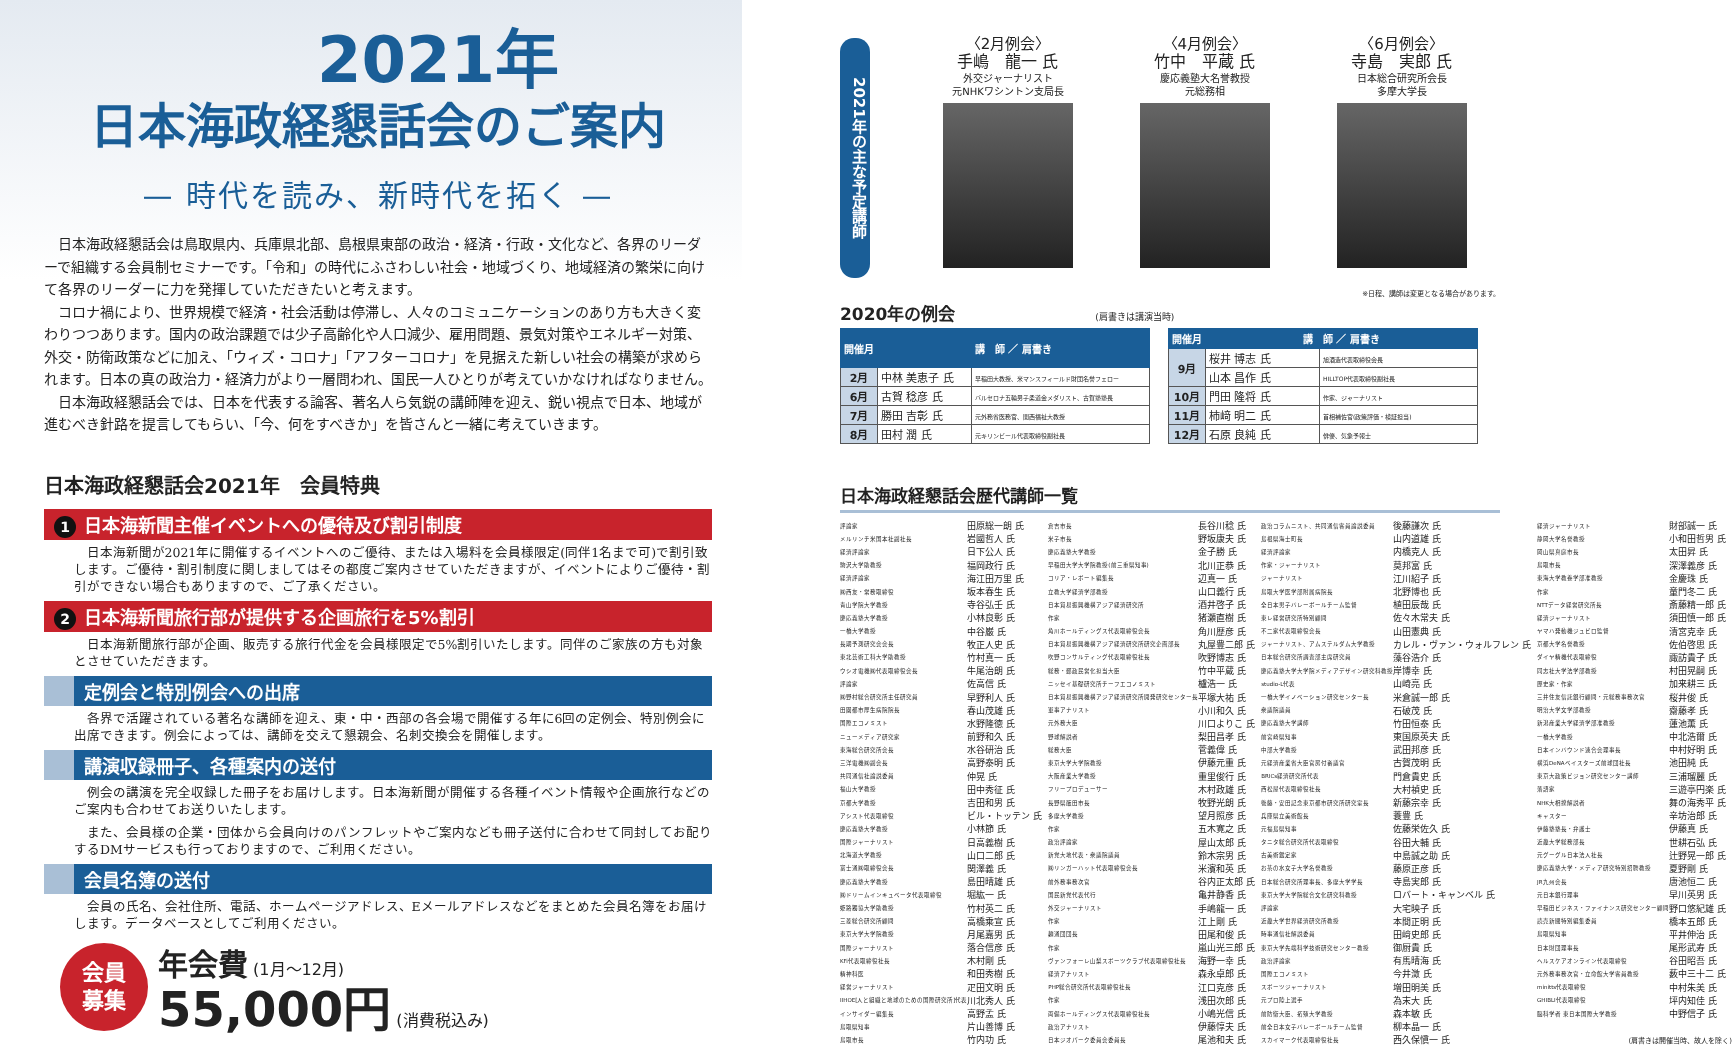2021年
日本海政経懇話会のご案内
— 時代を読み、新時代を拓く —
日本海政経懇話会は鳥取県内、兵庫県北部、島根県東部の政治・経済・行政・文化など、各界のリーダーで組織する会員制セミナーです。「令和」の時代にふさわしい社会・地域づくり、地域経済の繁栄に向けて各界のリーダーに力を発揮していただきたいと考えます。
コロナ禍により、世界規模で経済・社会活動は停滞し、人々のコミュニケーションのあり方も大きく変わりつつあります。国内の政治課題では少子高齢化や人口減少、雇用問題、景気対策やエネルギー対策、外交・防衛政策などに加え、「ウィズ・コロナ」「アフターコロナ」を見据えた新しい社会の構築が求められます。日本の真の政治力・経済力がより一層問われ、国民一人ひとりが考えていかなければなりません。
日本海政経懇話会では、日本を代表する論客、著名人ら気鋭の講師陣を迎え、鋭い視点で日本、地域が進むべき針路を提言してもらい、「今、何をすべきか」を皆さんと一緒に考えていきます。
日本海政経懇話会2021年　会員特典
1 日本海新聞主催イベントへの優待及び割引制度
日本海新聞が2021年に開催するイベントへのご優待、または入場料を会員様限定(同伴1名まで可)で割引致します。ご優待・割引制度に関しましてはその都度ご案内させていただきますが、イベントによりご優待・割引ができない場合もありますので、ご了承ください。
2 日本海新聞旅行部が提供する企画旅行を5%割引
日本海新聞旅行部が企画、販売する旅行代金を会員様限定で5%割引いたします。同伴のご家族の方も対象とさせていただきます。
定例会と特別例会への出席
各界で活躍されている著名な講師を迎え、東・中・西部の各会場で開催する年に6回の定例会、特別例会に出席できます。例会によっては、講師を交えて懇親会、名刺交換会を開催します。
講演収録冊子、各種案内の送付
例会の講演を完全収録した冊子をお届けします。日本海新聞が開催する各種イベント情報や企画旅行などのご案内も合わせてお送りいたします。
また、会員様の企業・団体から会員向けのパンフレットやご案内なども冊子送付に合わせて同封してお配りするDMサービスも行っておりますので、ご利用ください。
会員名簿の送付
会員の氏名、会社住所、電話、ホームページアドレス、Eメールアドレスなどをまとめた会員名簿をお届けします。データベースとしてご利用ください。
会員
募集
年会費 (1月～12月)
55,000円 (消費税込み)
2021年の主な予定講師
〈2月例会〉
手嶋　龍一 氏
外交ジャーナリスト
元NHKワシントン支局長
〈4月例会〉
竹中　平蔵 氏
慶応義塾大名誉教授
元総務相
〈6月例会〉
寺島　実郎 氏
日本総合研究所会長
多摩大学長
※日程、講師は変更となる場合があります。
2020年の例会 (肩書きは講演当時)
| 開催月 | 講 師 ／ 肩書き | |
| --- | --- | --- |
| 2月 | 中林 美恵子 氏 | 早稲田大教授、米マンスフィールド財団名誉フェロー |
| 6月 | 古賀 稔彦 氏 | バルセロナ五輪男子柔道金メダリスト、古賀塾塾長 |
| 7月 | 勝田 吉彰 氏 | 元外務省医務官、関西福祉大教授 |
| 8月 | 田村 潤 氏 | 元キリンビール代表取締役副社長 |
| 開催月 | 講 師 ／ 肩書き | |
| --- | --- | --- |
| 9月 | 桜井 博志 氏 | 旭酒造代表取締役会長 |
| | 山本 昌作 氏 | HILLTOP代表取締役副社長 |
| 10月 | 門田 隆将 氏 | 作家、ジャーナリスト |
| 11月 | 柿﨑 明二 氏 | 首相補佐官(政策評価・検証担当) |
| 12月 | 石原 良純 氏 | 俳優、気象予報士 |
日本海政経懇話会歴代講師一覧
| 評論家 | 田原総一朗 氏 | 倉吉市長 | 長谷川稔 氏 | 政治コラムニスト、共同通信客員論説委員 | 後藤謙次 氏 | 経済ジャーナリスト | 財部誠一 氏 |
| メルリンチ米国本社副社長 | 岩國哲人 氏 | 米子市長 | 野坂康夫 氏 | 島根県海士町長 | 山内道雄 氏 | 静岡大学名誉教授 | 小和田哲男 氏 |
| 経済評論家 | 日下公人 氏 | 慶応義塾大学教授 | 金子勝 氏 | 経済評論家 | 内橋克人 氏 | 岡山県真庭市長 | 太田昇 氏 |
| 駒沢大学助教授 | 福岡政行 氏 | 早稲田大学大学院教授(前三重県知事) | 北川正恭 氏 | 作家・ジャーナリスト | 莫邦富 氏 | 鳥取市長 | 深澤義彦 氏 |
| 経済評論家 | 海江田万里 氏 | コリア・レポート編集長 | 辺真一 氏 | ジャーナリスト | 江川紹子 氏 | 東海大学教養学部准教授 | 金慶珠 氏 |
| ㈱西友・常務取締役 | 坂本春生 氏 | 立教大学経済学部教授 | 山口義行 氏 | 鳥取大学医学部附属病院長 | 北野博也 氏 | 作家 | 童門冬二 氏 |
| 青山学院大学教授 | 寺谷弘壬 氏 | 日本貿易振興機構アジア経済研究所 | 酒井啓子 氏 | 全日本男子バレーボールチーム監督 | 植田辰哉 氏 | NTTデータ経営研究所長 | 斎藤精一郎 氏 |
| 慶応義塾大学教授 | 小林良彰 氏 | 作家 | 猪瀬直樹 氏 | 東レ経営研究所特別顧問 | 佐々木常夫 氏 | 経済ジャーナリスト | 須田慎一郎 氏 |
| 一橋大学教授 | 中谷巌 氏 | 角川ホールディングス代表取締役会長 | 角川歴彦 氏 | 不二家代表取締役会長 | 山田憲典 氏 | ヤマハ発動機ジュビロ監督 | 清宮克幸 氏 |
| 長期予測研究会会長 | 牧正人史 氏 | 日本貿易振興機構アジア経済研究所研究企画部長 | 丸屋豊二郎 氏 | ジャーナリスト、アムステルダム大学教授 | カレル・ヴァン・ウォルフレン 氏 | 京都大学名誉教授 | 佐伯啓思 氏 |
| 東北芸術工科大学助教授 | 竹村真一 氏 | 吹野コンサルティング代表取締役社長 | 吹野博志 氏 | 日本総合研究所調査部主席研究員 | 藻谷浩介 氏 | ダイヤ精機代表取締役 | 諏訪貴子 氏 |
| ウシオ電機㈱代表取締役会長 | 牛尾治朗 氏 | 総務・郵政民営化担当大臣 | 竹中平蔵 氏 | 慶応義塾大学大学院メディアデザイン研究科教授 | 岸博幸 氏 | 同志社大学法学部教授 | 村田晃嗣 氏 |
| 評論家 | 佐高信 氏 | ニッセイ基礎研究所チーフエコノミスト | 櫨浩一 氏 | studio-L代表 | 山崎亮 氏 | 歴史家・作家 | 加来耕三 氏 |
| ㈱野村総合研究所主任研究員 | 早野利人 氏 | 日本貿易振興機構アジア経済研究所開発研究センター長 | 平塚大祐 氏 | 一橋大学イノベーション研究センター長 | 米倉誠一郎 氏 | 三井住友信託銀行顧問・元総務事務次官 | 桜井俊 氏 |
| 田園都市厚生病院院長 | 春山茂雄 氏 | 軍事アナリスト | 小川和久 氏 | 衆議院議員 | 石破茂 氏 | 明治大学文学部教授 | 齋藤孝 氏 |
| 国際エコノミスト | 水野隆徳 氏 | 元外務大臣 | 川口よりこ 氏 | 慶応義塾大学講師 | 竹田恒泰 氏 | 新潟産業大学経済学部准教授 | 蓮池薫 氏 |
| ニューメディア研究家 | 前野和久 氏 | 野球解説者 | 梨田昌孝 氏 | 前宮崎県知事 | 東国原英夫 氏 | 一橋大学教授 | 中北浩爾 氏 |
| 東海総合研究所会長 | 水谷研治 氏 | 総務大臣 | 菅義偉 氏 | 中部大学教授 | 武田邦彦 氏 | 日本インバウンド連合会理事長 | 中村好明 氏 |
| 三洋電機㈱副会長 | 高野泰明 氏 | 東京大学大学院教授 | 伊藤元重 氏 | 元経済産業省大臣官房付審議官 | 古賀茂明 氏 | 横浜DeNAベイスターズ前球団社長 | 池田純 氏 |
| 共同通信社論説委員 | 仲晃 氏 | 大阪産業大学教授 | 重里俊行 氏 | BRICs経済研究所代表 | 門倉貴史 氏 | 東京大政策ビジョン研究センター講師 | 三浦瑠麗 氏 |
| 福山大学教授 | 田中秀征 氏 | フリープロデューサー | 木村政雄 氏 | 西松屋代表取締役社長 | 大村禎史 氏 | 落語家 | 三遊亭円楽 氏 |
| 京都大学教授 | 吉田和男 氏 | 長野県飯田市長 | 牧野光朗 氏 | 後藤・安田記念東京都市研究所研究室長 | 新藤宗幸 氏 | NHK大相撲解説者 | 舞の海秀平 氏 |
| アシスト代表取締役 | ビル・トッテン 氏 | 多摩大学教授 | 望月照彦 氏 | 兵庫県立美術館長 | 蓑豊 氏 | キャスター | 辛坊治郎 氏 |
| 慶応義塾大学教授 | 小林節 氏 | 作家 | 五木寛之 氏 | 元福島県知事 | 佐藤栄佐久 氏 | 伊藤塾塾長・弁護士 | 伊藤真 氏 |
| 国際ジャーナリスト | 日高義樹 氏 | 政治評論家 | 屋山太郎 氏 | タニタ総合研究所代表取締役 | 谷田大輔 氏 | 近畿大学総務部長 | 世耕石弘 氏 |
| 北海道大学教授 | 山口二郎 氏 | 新党大地代表・衆議院議員 | 鈴木宗男 氏 | 古美術鑑定家 | 中島誠之助 氏 | 元グーグル日本法人社長 | 辻野晃一郎 氏 |
| 富士通㈱取締役会長 | 関澤義 氏 | ㈱リンガーハット代表取締役会長 | 米濱和英 氏 | お茶の水女子大学名誉教授 | 藤原正彦 氏 | 慶応義塾大学・メディア研究特別招聘教授 | 夏野剛 氏 |
| 慶応義塾大学教授 | 島田晴雄 氏 | 前外務事務次官 | 谷内正太郎 氏 | 日本総合研究所理事長、多摩大学学長 | 寺島実郎 氏 | JR九州会長 | 唐池恒二 氏 |
| ㈱ドリームインキュベータ代表取締役 | 堀紘一 氏 | 国民新党代表代行 | 亀井静香 氏 | 東京大学大学院総合文化研究科教授 | ロバート・キャンベル 氏 | 元日本銀行理事 | 早川英男 氏 |
| 姫路獨協大学助教授 | 竹村英二 氏 | 外交ジャーナリスト | 手嶋龍一 氏 | 評論家 | 大宅映子 氏 | 早稲田ビジネス・ファイナンス研究センター顧問 | 野口悠紀雄 氏 |
| 三菱総合研究所顧問 | 高橋乘宣 氏 | 作家 | 江上剛 氏 | 近畿大学世界経済研究所教授 | 本間正明 氏 | 読売新聞特別編集委員 | 橋本五郎 氏 |
| 東京大学大学院教授 | 月尾嘉男 氏 | 麺通団団長 | 田尾和俊 氏 | 時事通信社解説委員 | 田﨑史郎 氏 | 鳥取県知事 | 平井伸治 氏 |
| 国際ジャーナリスト | 落合信彦 氏 | 作家 | 嵐山光三郎 氏 | 東京大学先端科学技術研究センター教授 | 御厨貴 氏 | 日本財団理事長 | 尾形武寿 氏 |
| KFi代表取締役社長 | 木村剛 氏 | ヴァンフォーレ山梨スポーツクラブ代表取締役社長 | 海野一幸 氏 | 政治評論家 | 有馬晴海 氏 | ヘルスケアオンライン代表取締役 | 谷田昭吾 氏 |
| 精神科医 | 和田秀樹 氏 | 経済アナリスト | 森永卓郎 氏 | 国際エコノミスト | 今井澂 氏 | 元外務事務次官・立命館大学客員教授 | 薮中三十二 氏 |
| 経営ジャーナリスト | 疋田文明 氏 | PHP総合研究所代表取締役社長 | 江口克彦 氏 | スポーツジャーナリスト | 増田明美 氏 | minitts代表取締役 | 中村朱美 氏 |
| IIHOE[人と組織と地球のための国際研究所]代表 | 川北秀人 氏 | 作家 | 浅田次郎 氏 | 元プロ陸上選手 | 為末大 氏 | GHIBLI代表取締役 | 坪内知佳 氏 |
| インサイダー編集長 | 高野孟 氏 | 両備ホールディングス代表取締役社長 | 小嶋光信 氏 | 前防衛大臣、拓殖大学教授 | 森本敏 氏 | 脳科学者 東日本国際大学教授 | 中野信子 氏 |
| 鳥取県知事 | 片山善博 氏 | 政治アナリスト | 伊藤惇夫 氏 | 前全日本女子バレーボールチーム監督 | 柳本晶一 氏 | | |
| 鳥取市長 | 竹内功 氏 | 日本ジオパーク委員会委員長 | 尾池和夫 氏 | スカイマーク代表取締役社長 | 西久保愼一 氏 | (肩書きは開催当時、故人を除く) | |